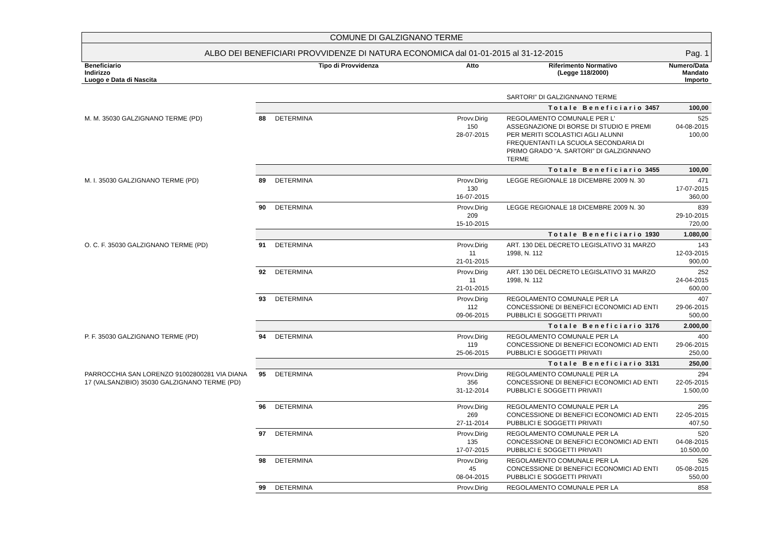COMUNE DI GALZIGNANO TERME
ALBO DEI BENEFICIARI PROVVIDENZE DI NATURA ECONOMICA dal 01-01-2015 al 31-12-2015
Pag. 1
| Beneficiario Indirizzo Luogo e Data di Nascita | Tipo di Provvidenza | | Atto | Riferimento Normativo (Legge 118/2000) | Numero/Data Mandato Importo |
| --- | --- | --- | --- | --- | --- |
| | | | | SARTORI” DI GALZIGNNANO TERME | |
| | Totale Beneficiario 3457 | | | | 100,00 |
| M. M. 35030 GALZIGNANO TERME (PD) | 88 | DETERMINA | Provv.Dirig 150 28-07-2015 | REGOLAMENTO COMUNALE PER L’ ASSEGNAZIONE DI BORSE DI STUDIO E PREMI PER MERITI SCOLASTICI AGLI ALUNNI FREQUENTANTI LA SCUOLA SECONDARIA DI PRIMO GRADO “A. SARTORI” DI GALZIGNNANO TERME | 525 04-08-2015 100,00 |
| | Totale Beneficiario 3455 | | | | 100,00 |
| M. I. 35030 GALZIGNANO TERME (PD) | 89 | DETERMINA | Provv.Dirig 130 16-07-2015 | LEGGE REGIONALE 18 DICEMBRE 2009 N. 30 | 471 17-07-2015 360,00 |
| | 90 | DETERMINA | Provv.Dirig 209 15-10-2015 | LEGGE REGIONALE 18 DICEMBRE 2009 N. 30 | 839 29-10-2015 720,00 |
| | Totale Beneficiario 1930 | | | | 1.080,00 |
| O. C. F. 35030 GALZIGNANO TERME (PD) | 91 | DETERMINA | Provv.Dirig 11 21-01-2015 | ART. 130 DEL DECRETO LEGISLATIVO 31 MARZO 1998, N. 112 | 143 12-03-2015 900,00 |
| | 92 | DETERMINA | Provv.Dirig 11 21-01-2015 | ART. 130 DEL DECRETO LEGISLATIVO 31 MARZO 1998, N. 112 | 252 24-04-2015 600,00 |
| | 93 | DETERMINA | Provv.Dirig 112 09-06-2015 | REGOLAMENTO COMUNALE PER LA CONCESSIONE DI BENEFICI ECONOMICI AD ENTI PUBBLICI E SOGGETTI PRIVATI | 407 29-06-2015 500,00 |
| | Totale Beneficiario 3176 | | | | 2.000,00 |
| P. F. 35030 GALZIGNANO TERME (PD) | 94 | DETERMINA | Provv.Dirig 119 25-06-2015 | REGOLAMENTO COMUNALE PER LA CONCESSIONE DI BENEFICI ECONOMICI AD ENTI PUBBLICI E SOGGETTI PRIVATI | 400 29-06-2015 250,00 |
| | Totale Beneficiario 3131 | | | | 250,00 |
| PARROCCHIA SAN LORENZO 91002800281 VIA DIANA 17 (VALSANZIBIO) 35030 GALZIGNANO TERME (PD) | 95 | DETERMINA | Provv.Dirig 356 31-12-2014 | REGOLAMENTO COMUNALE PER LA CONCESSIONE DI BENEFICI ECONOMICI AD ENTI PUBBLICI E SOGGETTI PRIVATI | 294 22-05-2015 1.500,00 |
| | 96 | DETERMINA | Provv.Dirig 269 27-11-2014 | REGOLAMENTO COMUNALE PER LA CONCESSIONE DI BENEFICI ECONOMICI AD ENTI PUBBLICI E SOGGETTI PRIVATI | 295 22-05-2015 407,50 |
| | 97 | DETERMINA | Provv.Dirig 135 17-07-2015 | REGOLAMENTO COMUNALE PER LA CONCESSIONE DI BENEFICI ECONOMICI AD ENTI PUBBLICI E SOGGETTI PRIVATI | 520 04-08-2015 10.500,00 |
| | 98 | DETERMINA | Provv.Dirig 45 08-04-2015 | REGOLAMENTO COMUNALE PER LA CONCESSIONE DI BENEFICI ECONOMICI AD ENTI PUBBLICI E SOGGETTI PRIVATI | 526 05-08-2015 550,00 |
| | 99 | DETERMINA | Provv.Dirig | REGOLAMENTO COMUNALE PER LA | 858 |